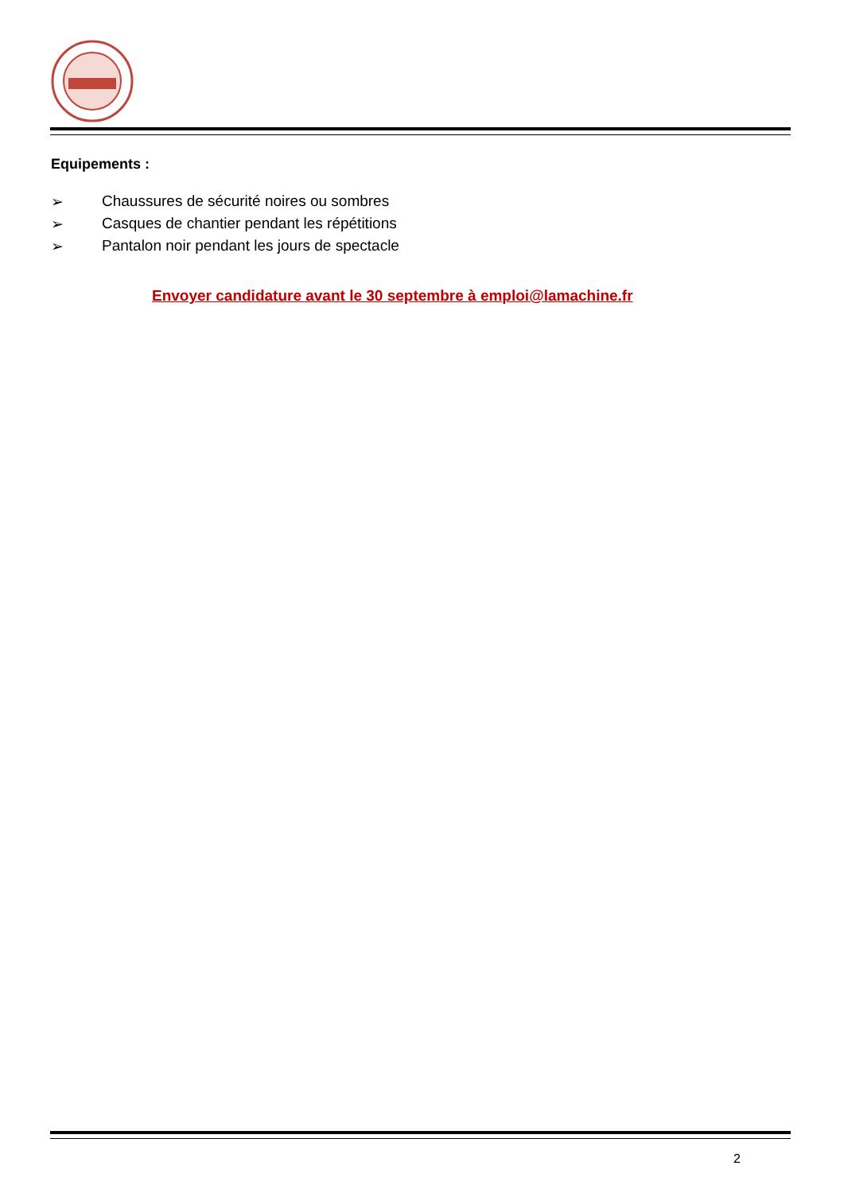Equipements :
➢ Chaussures de sécurité noires ou sombres
➢ Casques de chantier pendant les répétitions
➢ Pantalon noir pendant les jours de spectacle
Envoyer candidature avant le 30 septembre à emploi@lamachine.fr
2